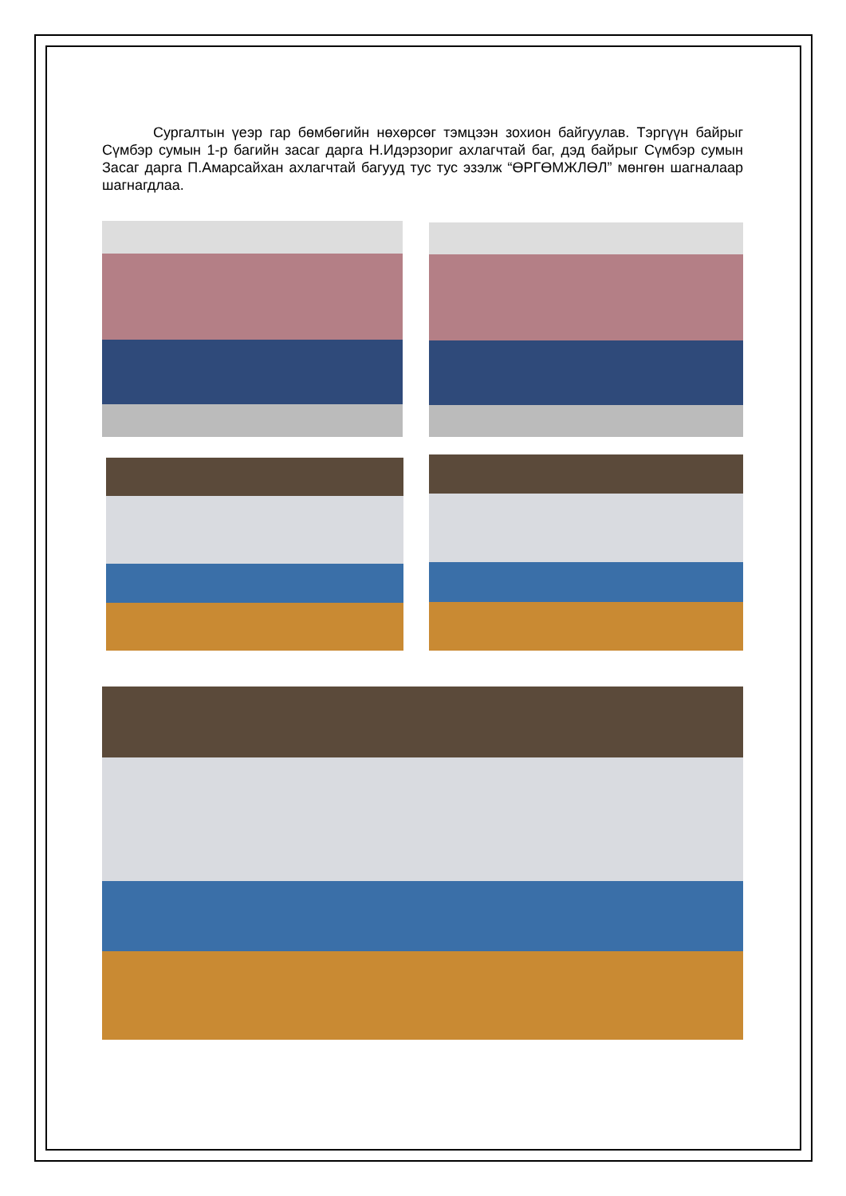Сургалтын үеэр гар бөмбөгийн нөхөрсөг тэмцээн зохион байгуулав. Тэргүүн байрыг Сүмбэр сумын 1-р багийн засаг дарга Н.Идэрзориг ахлагчтай баг, дэд байрыг Сүмбэр сумын Засаг дарга П.Амарсайхан ахлагчтай багууд тус тус эзэлж “ӨРГӨМЖЛӨЛ” мөнгөн шагналаар шагнагдлаа.